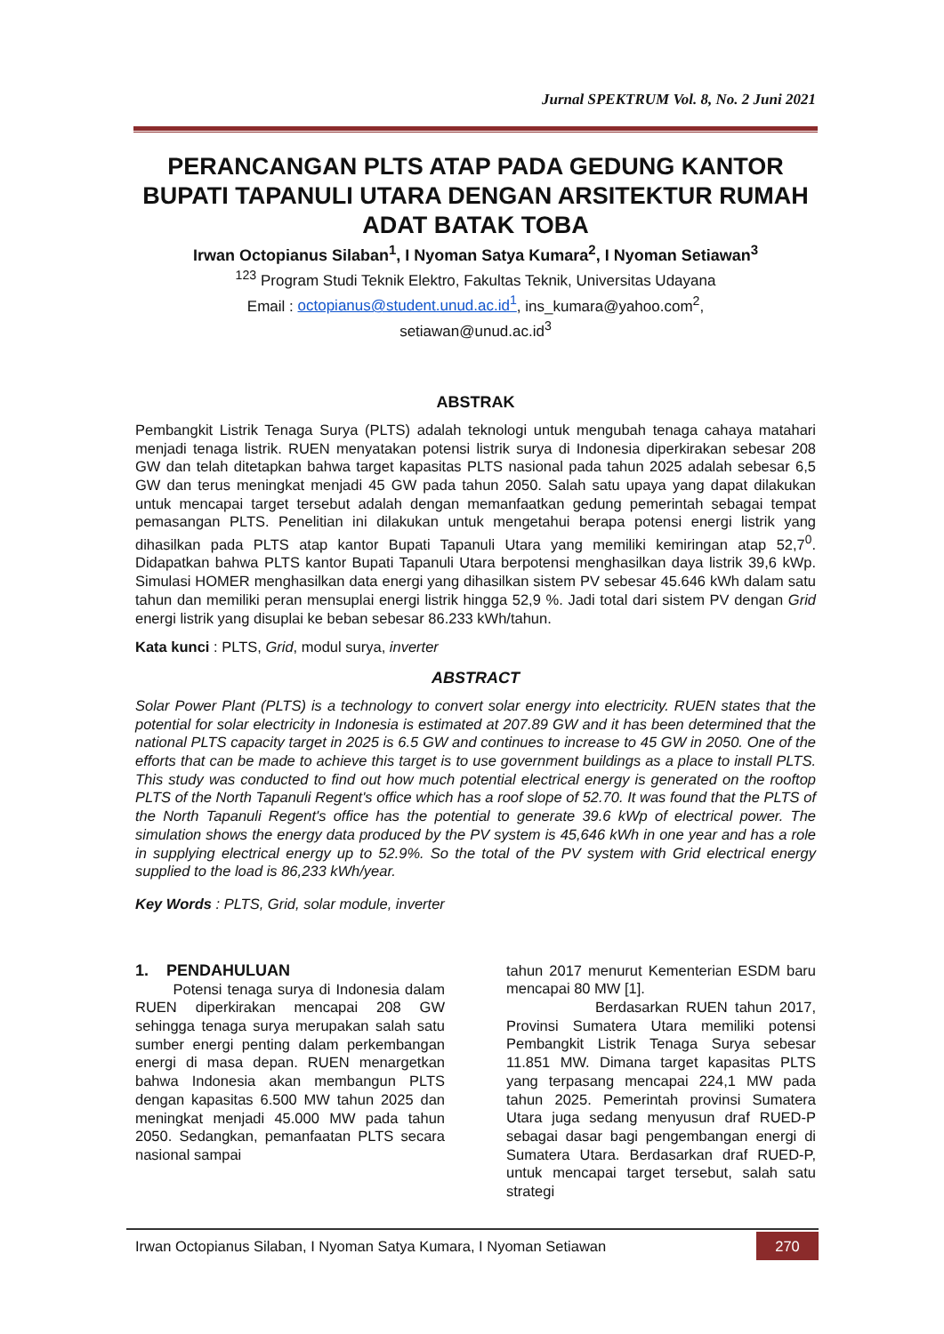Jurnal SPEKTRUM Vol. 8, No. 2 Juni 2021
PERANCANGAN PLTS ATAP PADA GEDUNG KANTOR BUPATI TAPANULI UTARA DENGAN ARSITEKTUR RUMAH ADAT BATAK TOBA
Irwan Octopianus Silaban<sup>1</sup>, I Nyoman Satya Kumara<sup>2</sup>, I Nyoman Setiawan<sup>3</sup>
<sup>123</sup> Program Studi Teknik Elektro, Fakultas Teknik, Universitas Udayana
Email : octopianus@student.unud.ac.id<sup>1</sup>, ins_kumara@yahoo.com<sup>2</sup>,
setiawan@unud.ac.id<sup>3</sup>
ABSTRAK
Pembangkit Listrik Tenaga Surya (PLTS) adalah teknologi untuk mengubah tenaga cahaya matahari menjadi tenaga listrik. RUEN menyatakan potensi listrik surya di Indonesia diperkirakan sebesar 208 GW dan telah ditetapkan bahwa target kapasitas PLTS nasional pada tahun 2025 adalah sebesar 6,5 GW dan terus meningkat menjadi 45 GW pada tahun 2050. Salah satu upaya yang dapat dilakukan untuk mencapai target tersebut adalah dengan memanfaatkan gedung pemerintah sebagai tempat pemasangan PLTS. Penelitian ini dilakukan untuk mengetahui berapa potensi energi listrik yang dihasilkan pada PLTS atap kantor Bupati Tapanuli Utara yang memiliki kemiringan atap 52,7<sup>0</sup>. Didapatkan bahwa PLTS kantor Bupati Tapanuli Utara berpotensi menghasilkan daya listrik 39,6 kWp. Simulasi HOMER menghasilkan data energi yang dihasilkan sistem PV sebesar 45.646 kWh dalam satu tahun dan memiliki peran mensuplai energi listrik hingga 52,9 %. Jadi total dari sistem PV dengan Grid energi listrik yang disuplai ke beban sebesar 86.233 kWh/tahun.
Kata kunci : PLTS, Grid, modul surya, inverter
ABSTRACT
Solar Power Plant (PLTS) is a technology to convert solar energy into electricity. RUEN states that the potential for solar electricity in Indonesia is estimated at 207.89 GW and it has been determined that the national PLTS capacity target in 2025 is 6.5 GW and continues to increase to 45 GW in 2050. One of the efforts that can be made to achieve this target is to use government buildings as a place to install PLTS. This study was conducted to find out how much potential electrical energy is generated on the rooftop PLTS of the North Tapanuli Regent's office which has a roof slope of 52.70. It was found that the PLTS of the North Tapanuli Regent's office has the potential to generate 39.6 kWp of electrical power. The simulation shows the energy data produced by the PV system is 45,646 kWh in one year and has a role in supplying electrical energy up to 52.9%. So the total of the PV system with Grid electrical energy supplied to the load is 86,233 kWh/year.
Key Words : PLTS, Grid, solar module, inverter
1. PENDAHULUAN
Potensi tenaga surya di Indonesia dalam RUEN diperkirakan mencapai 208 GW sehingga tenaga surya merupakan salah satu sumber energi penting dalam perkembangan energi di masa depan. RUEN menargetkan bahwa Indonesia akan membangun PLTS dengan kapasitas 6.500 MW tahun 2025 dan meningkat menjadi 45.000 MW pada tahun 2050. Sedangkan, pemanfaatan PLTS secara nasional sampai
tahun 2017 menurut Kementerian ESDM baru mencapai 80 MW [1].
Berdasarkan RUEN tahun 2017, Provinsi Sumatera Utara memiliki potensi Pembangkit Listrik Tenaga Surya sebesar 11.851 MW. Dimana target kapasitas PLTS yang terpasang mencapai 224,1 MW pada tahun 2025. Pemerintah provinsi Sumatera Utara juga sedang menyusun draf RUED-P sebagai dasar bagi pengembangan energi di Sumatera Utara. Berdasarkan draf RUED-P, untuk mencapai target tersebut, salah satu strategi
Irwan Octopianus Silaban, I Nyoman Satya Kumara, I Nyoman Setiawan 270